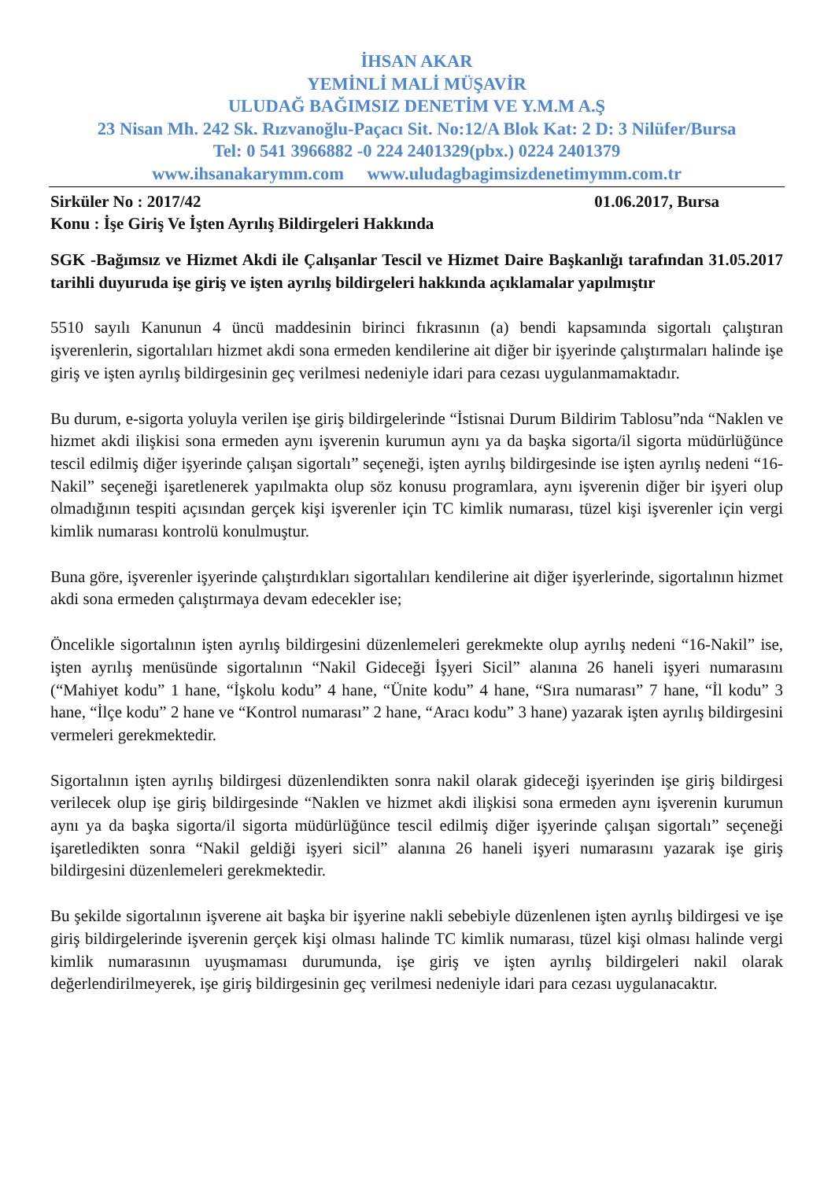İHSAN AKAR
YEMİNLİ MALİ MÜŞAVİR
ULUDAĞ BAĞIMSIZ DENETİM VE Y.M.M A.Ş
23 Nisan Mh. 242 Sk. Rızvanoğlu-Paçacı Sit. No:12/A Blok Kat: 2 D: 3 Nilüfer/Bursa
Tel: 0 541 3966882 -0 224 2401329(pbx.) 0224 2401379
www.ihsanakarymm.com www.uludagbagimsizdenetimymm.com.tr
Sirküler No : 2017/42 01.06.2017, Bursa
Konu : İşe Giriş Ve İşten Ayrılış Bildirgeleri Hakkında
SGK -Bağımsız ve Hizmet Akdi ile Çalışanlar Tescil ve Hizmet Daire Başkanlığı tarafından 31.05.2017 tarihli duyuruda işe giriş ve işten ayrılış bildirgeleri hakkında açıklamalar yapılmıştır
5510 sayılı Kanunun 4 üncü maddesinin birinci fıkrasının (a) bendi kapsamında sigortalı çalıştıran işverenlerin, sigortalıları hizmet akdi sona ermeden kendilerine ait diğer bir işyerinde çalıştırmaları halinde işe giriş ve işten ayrılış bildirgesinin geç verilmesi nedeniyle idari para cezası uygulanmamaktadır.
Bu durum, e-sigorta yoluyla verilen işe giriş bildirgelerinde “İstisnai Durum Bildirim Tablosu”nda “Naklen ve hizmet akdi ilişkisi sona ermeden aynı işverenin kurumun aynı ya da başka sigorta/il sigorta müdürlüğünce tescil edilmiş diğer işyerinde çalışan sigortalı” seçeneği, işten ayrılış bildirgesinde ise işten ayrılış nedeni “16- Nakil” seçeneği işaretlenerek yapılmakta olup söz konusu programlara, aynı işverenin diğer bir işyeri olup olmadığının tespiti açısından gerçek kişi işverenler için TC kimlik numarası, tüzel kişi işverenler için vergi kimlik numarası kontrolü konulmuştur.
Buna göre, işverenler işyerinde çalıştırdıkları sigortalıları kendilerine ait diğer işyerlerinde, sigortalının hizmet akdi sona ermeden çalıştırmaya devam edecekler ise;
Öncelikle sigortalının işten ayrılış bildirgesini düzenlemeleri gerekmekte olup ayrılış nedeni “16-Nakil” ise, işten ayrılış menüsünde sigortalının “Nakil Gideceği İşyeri Sicil” alanına 26 haneli işyeri numarasını (“Mahiyet kodu” 1 hane, “İşkolu kodu” 4 hane, “Ünite kodu” 4 hane, “Sıra numarası” 7 hane, “İl kodu” 3 hane, “İlçe kodu” 2 hane ve “Kontrol numarası” 2 hane, “Aracı kodu” 3 hane) yazarak işten ayrılış bildirgesini vermeleri gerekmektedir.
Sigortalının işten ayrılış bildirgesi düzenlendikten sonra nakil olarak gideceği işyerinden işe giriş bildirgesi verilecek olup işe giriş bildirgesinde “Naklen ve hizmet akdi ilişkisi sona ermeden aynı işverenin kurumun aynı ya da başka sigorta/il sigorta müdürlüğünce tescil edilmiş diğer işyerinde çalışan sigortalı” seçeneği işaretledikten sonra “Nakil geldiği işyeri sicil” alanına 26 haneli işyeri numarasını yazarak işe giriş bildirgesini düzenlemeleri gerekmektedir.
Bu şekilde sigortalının işverene ait başka bir işyerine nakli sebebiyle düzenlenen işten ayrılış bildirgesi ve işe giriş bildirgelerinde işverenin gerçek kişi olması halinde TC kimlik numarası, tüzel kişi olması halinde vergi kimlik numarasının uyuşmaması durumunda, işe giriş ve işten ayrılış bildirgeleri nakil olarak değerlendirilmeyerek, işe giriş bildirgesinin geç verilmesi nedeniyle idari para cezası uygulanacaktır.